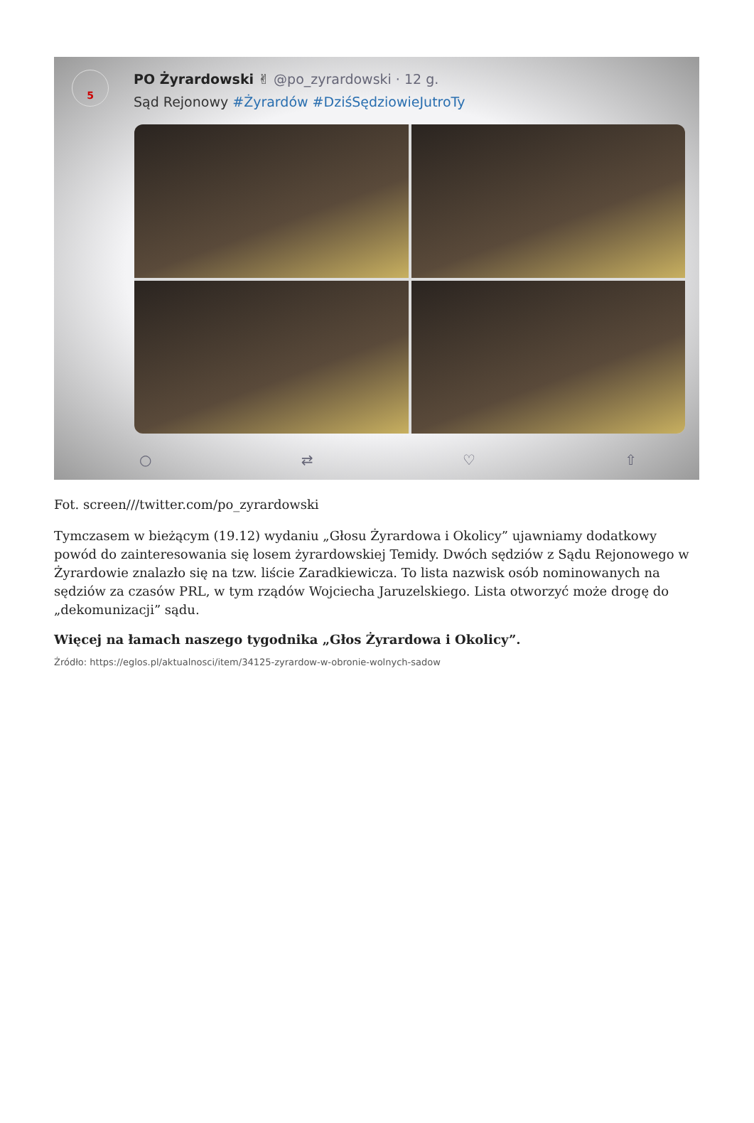5
PO Żyrardowski ✌ @po_zyrardowski · 12 g.
Sąd Rejonowy #Żyrardów #DziśSędziowieJutroTy
○ ⇄ ♡ ⇧
Fot. screen///twitter.com/po_zyrardowski
Tymczasem w bieżącym (19.12) wydaniu „Głosu Żyrardowa i Okolicy” ujawniamy dodatkowy powód do zainteresowania się losem żyrardowskiej Temidy. Dwóch sędziów z Sądu Rejonowego w Żyrardowie znalazło się na tzw. liście Zaradkiewicza. To lista nazwisk osób nominowanych na sędziów za czasów PRL, w tym rządów Wojciecha Jaruzelskiego. Lista otworzyć może drogę do „dekomunizacji” sądu.
Więcej na łamach naszego tygodnika „Głos Żyrardowa i Okolicy”.
Źródło: https://eglos.pl/aktualnosci/item/34125-zyrardow-w-obronie-wolnych-sadow